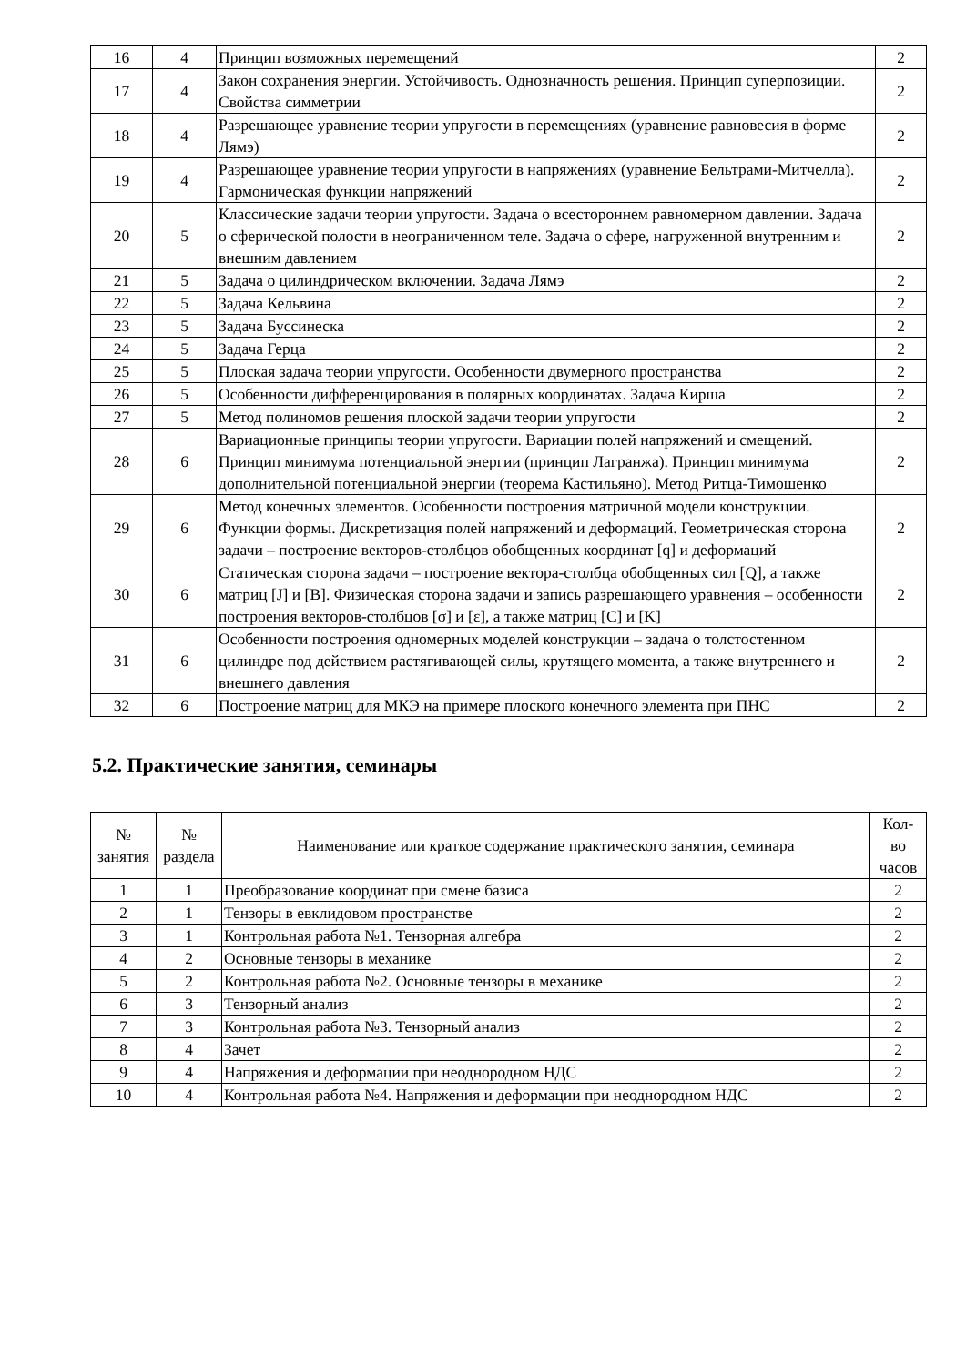| 16 | 4 | Принцип возможных перемещений | 2 |
| 17 | 4 | Закон сохранения энергии. Устойчивость. Однозначность решения. Принцип суперпозиции. Свойства симметрии | 2 |
| 18 | 4 | Разрешающее уравнение теории упругости в перемещениях (уравнение равновесия в форме Лямэ) | 2 |
| 19 | 4 | Разрешающее уравнение теории упругости в напряжениях (уравнение Бельтрами-Митчелла). Гармоническая функции напряжений | 2 |
| 20 | 5 | Классические задачи теории упругости. Задача о всестороннем равномерном давлении. Задача о сферической полости в неограниченном теле. Задача о сфере, нагруженной внутренним и внешним давлением | 2 |
| 21 | 5 | Задача о цилиндрическом включении. Задача Лямэ | 2 |
| 22 | 5 | Задача Кельвина | 2 |
| 23 | 5 | Задача Буссинеска | 2 |
| 24 | 5 | Задача Герца | 2 |
| 25 | 5 | Плоская задача теории упругости. Особенности двумерного пространства | 2 |
| 26 | 5 | Особенности дифференцирования в полярных координатах. Задача Кирша | 2 |
| 27 | 5 | Метод полиномов решения плоской задачи теории упругости | 2 |
| 28 | 6 | Вариационные принципы теории упругости. Вариации полей напряжений и смещений. Принцип минимума потенциальной энергии (принцип Лагранжа). Принцип минимума дополнительной потенциальной энергии (теорема Кастильяно). Метод Ритца-Тимошенко | 2 |
| 29 | 6 | Метод конечных элементов. Особенности построения матричной модели конструкции. Функции формы. Дискретизация полей напряжений и деформаций. Геометрическая сторона задачи – построение векторов-столбцов обобщенных координат [q] и деформаций | 2 |
| 30 | 6 | Статическая сторона задачи – построение вектора-столбца обобщенных сил [Q], а также матриц [J] и [B]. Физическая сторона задачи и запись разрешающего уравнения – особенности построения векторов-столбцов [σ] и [ε], а также матриц [C] и [K] | 2 |
| 31 | 6 | Особенности построения одномерных моделей конструкции – задача о толстостенном цилиндре под действием растягивающей силы, крутящего момента, а также внутреннего и внешнего давления | 2 |
| 32 | 6 | Построение матриц для МКЭ на примере плоского конечного элемента при ПНС | 2 |
5.2. Практические занятия, семинары
| № занятия | № раздела | Наименование или краткое содержание практического занятия, семинара | Кол- во часов |
| --- | --- | --- | --- |
| 1 | 1 | Преобразование координат при смене базиса | 2 |
| 2 | 1 | Тензоры в евклидовом пространстве | 2 |
| 3 | 1 | Контрольная работа №1. Тензорная алгебра | 2 |
| 4 | 2 | Основные тензоры в механике | 2 |
| 5 | 2 | Контрольная работа №2. Основные тензоры в механике | 2 |
| 6 | 3 | Тензорный анализ | 2 |
| 7 | 3 | Контрольная работа №3. Тензорный анализ | 2 |
| 8 | 4 | Зачет | 2 |
| 9 | 4 | Напряжения и деформации при неоднородном НДС | 2 |
| 10 | 4 | Контрольная работа №4. Напряжения и деформации при неоднородном НДС | 2 |